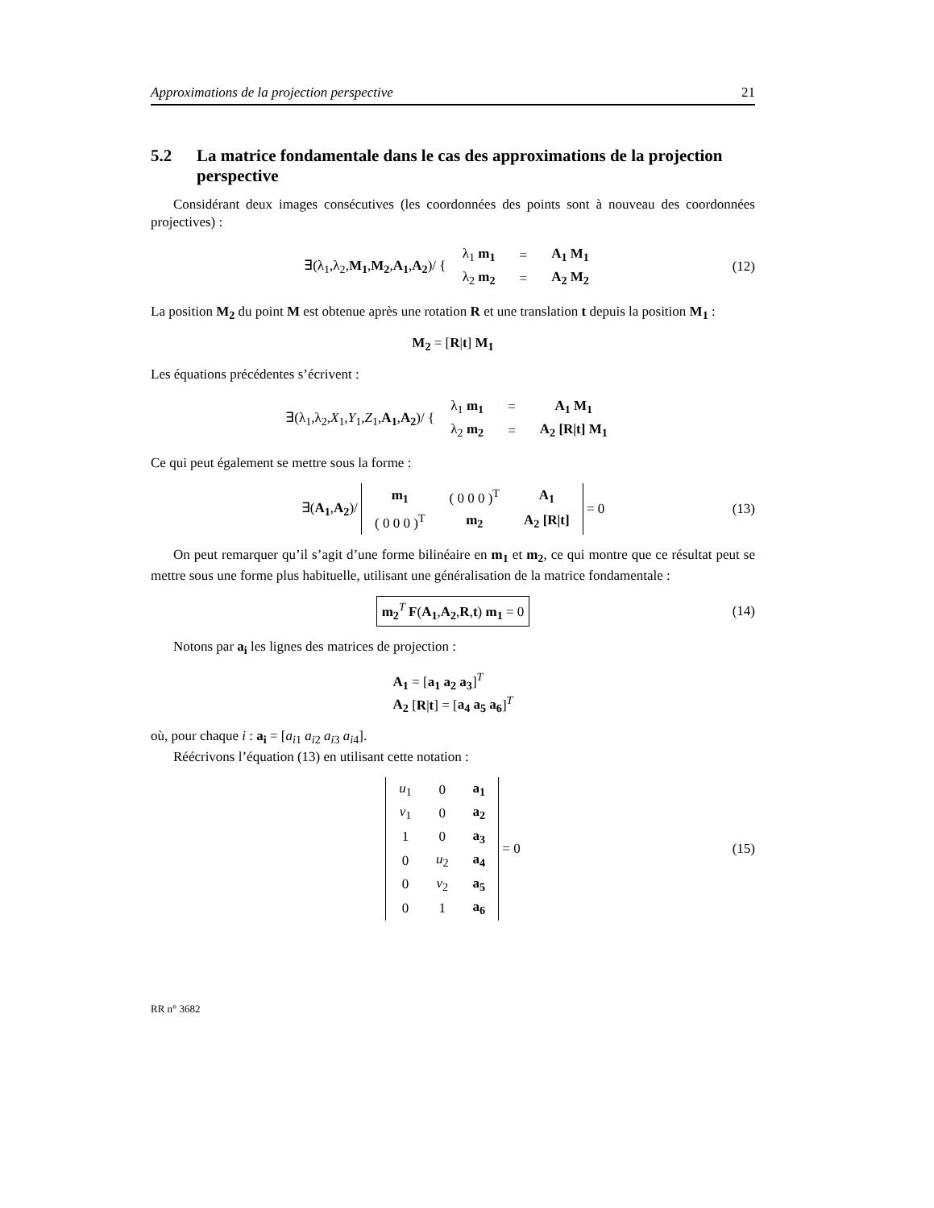Approximations de la projection perspective 21
5.2 La matrice fondamentale dans le cas des approximations de la projection perspective
Considérant deux images consécutives (les coordonnées des points sont à nouveau des coordonnées projectives) :
∃(λ<sub>1</sub>,λ<sub>2</sub>,M<sub>1</sub>,M<sub>2</sub>,A<sub>1</sub>,A<sub>2</sub>)/ {
| λ<sub>1</sub> m<sub>1</sub> | = | A<sub>1</sub> M<sub>1</sub> |
| λ<sub>2</sub> m<sub>2</sub> | = | A<sub>2</sub> M<sub>2</sub> |
(12)
La position M<sub>2</sub> du point M est obtenue après une rotation R et une translation t depuis la position M<sub>1</sub> :
M<sub>2</sub> = [R|t] M<sub>1</sub>
Les équations précédentes s’écrivent :
∃(λ<sub>1</sub>,λ<sub>2</sub>,X<sub>1</sub>,Y<sub>1</sub>,Z<sub>1</sub>,A<sub>1</sub>,A<sub>2</sub>)/ {
| λ<sub>1</sub> m<sub>1</sub> | = | A<sub>1</sub> M<sub>1</sub> |
| λ<sub>2</sub> m<sub>2</sub> | = | A<sub>2</sub> [R/t] M<sub>1</sub> |
Ce qui peut également se mettre sous la forme :
∃(A<sub>1</sub>,A<sub>2</sub>)/
| m<sub>1</sub> | ( 0 0 0 )<sup>T</sup> | A<sub>1</sub> |
| ( 0 0 0 )<sup>T</sup> | m<sub>2</sub> | A<sub>2</sub> [R/t] |
= 0 (13)
On peut remarquer qu’il s’agit d’une forme bilinéaire en m<sub>1</sub> et m<sub>2</sub>, ce qui montre que ce résultat peut se mettre sous une forme plus habituelle, utilisant une généralisation de la matrice fondamentale :
m<sub>2</sub><sup>T</sup> F(A<sub>1</sub>,A<sub>2</sub>,R,t) m<sub>1</sub> = 0 (14)
Notons par a<sub>i</sub> les lignes des matrices de projection :
A<sub>1</sub> = [a<sub>1</sub> a<sub>2</sub> a<sub>3</sub>]<sup>T</sup>
A<sub>2</sub> [R|t] = [a<sub>4</sub> a<sub>5</sub> a<sub>6</sub>]<sup>T</sup>
où, pour chaque i : a<sub>i</sub> = [a<sub>i1</sub> a<sub>i2</sub> a<sub>i3</sub> a<sub>i4</sub>].
Réécrivons l’équation (13) en utilisant cette notation :
| u<sub>1</sub> | 0 | a<sub>1</sub> |
| v<sub>1</sub> | 0 | a<sub>2</sub> |
| 1 | 0 | a<sub>3</sub> |
| 0 | u<sub>2</sub> | a<sub>4</sub> |
| 0 | v<sub>2</sub> | a<sub>5</sub> |
| 0 | 1 | a<sub>6</sub> |
= 0 (15)
RR n° 3682